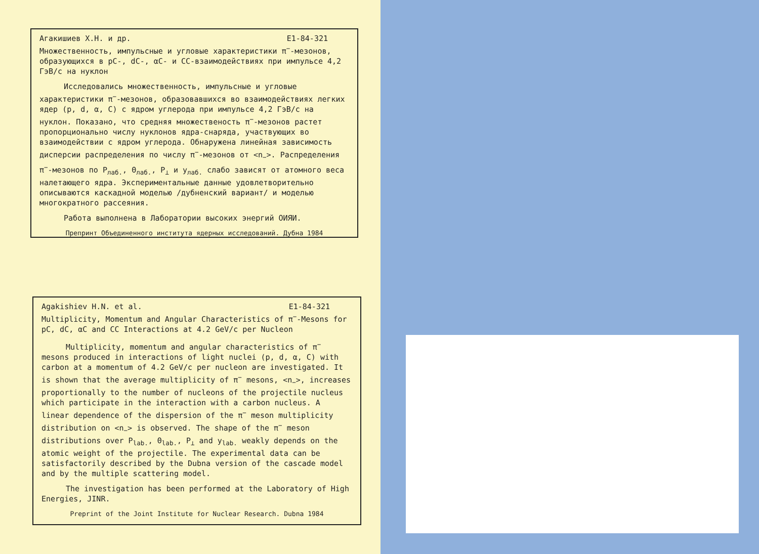Агакишиев Х.Н. и др. E1-84-321
Множественность, импульсные и угловые характеристики π<sup>−</sup>-мезонов, образующихся в pC-, dC-, αC- и CC-взаимодействиях при импульсе 4,2 ГэВ/с на нуклон
Исследовались множественность, импульсные и угловые характеристики π<sup>−</sup>-мезонов, образовавшихся во взаимодействиях легких ядер (p, d, α, C) с ядром углерода при импульсе 4,2 ГэВ/с на нуклон. Показано, что средняя множественость π<sup>−</sup>-мезонов растет пропорционально числу нуклонов ядра-снаряда, участвующих во взаимодействии с ядром углерода. Обнаружена линейная зависимость дисперсии распределения по числу π<sup>−</sup>-мезонов от <n<sub>−</sub>>. Распределения π<sup>−</sup>-мезонов по P<sub>лаб.</sub>, Θ<sub>лаб.</sub>, P<sub>⊥</sub> и y<sub>лаб.</sub> слабо зависят от атомного веса налетающего ядра. Экспериментальные данные удовлетворительно описываются каскадной моделью /дубненский вариант/ и моделью многократного рассеяния.
Работа выполнена в Лаборатории высоких энергий ОИЯИ.
Препринт Объединенного института ядерных исследований. Дубна 1984
Agakishiev H.N. et al. E1-84-321
Multiplicity, Momentum and Angular Characteristics of π<sup>−</sup>-Mesons for pC, dC, αC and CC Interactions at 4.2 GeV/c per Nucleon
Multiplicity, momentum and angular characteristics of π<sup>−</sup> mesons produced in interactions of light nuclei (p, d, α, C) with carbon at a momentum of 4.2 GeV/c per nucleon are investigated. It is shown that the average multiplicity of π<sup>−</sup> mesons, <n<sub>−</sub>>, increases proportionally to the number of nucleons of the projectile nucleus which participate in the interaction with a carbon nucleus. A linear dependence of the dispersion of the π<sup>−</sup> meson multiplicity distribution on <n<sub>−</sub>> is observed. The shape of the π<sup>−</sup> meson distributions over P<sub>lab.</sub>, Θ<sub>lab.</sub>, P<sub>⊥</sub> and y<sub>lab.</sub> weakly depends on the atomic weight of the projectile. The experimental data can be satisfactorily described by the Dubna version of the cascade model and by the multiple scattering model.
The investigation has been performed at the Laboratory of High Energies, JINR.
Preprint of the Joint Institute for Nuclear Research. Dubna 1984